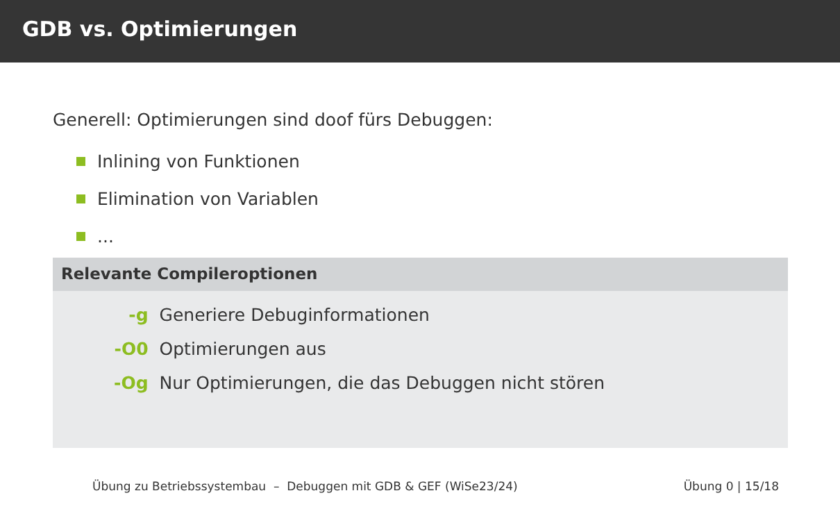GDB vs. Optimierungen
Generell: Optimierungen sind doof fürs Debuggen:
Inlining von Funktionen
Elimination von Variablen
...
Relevante Compileroptionen
| -g | Generiere Debuginformationen |
| -O0 | Optimierungen aus |
| -Og | Nur Optimierungen, die das Debuggen nicht stören |
Übung zu Betriebssystembau – Debuggen mit GDB & GEF (WiSe23/24) Übung 0 | 15/18